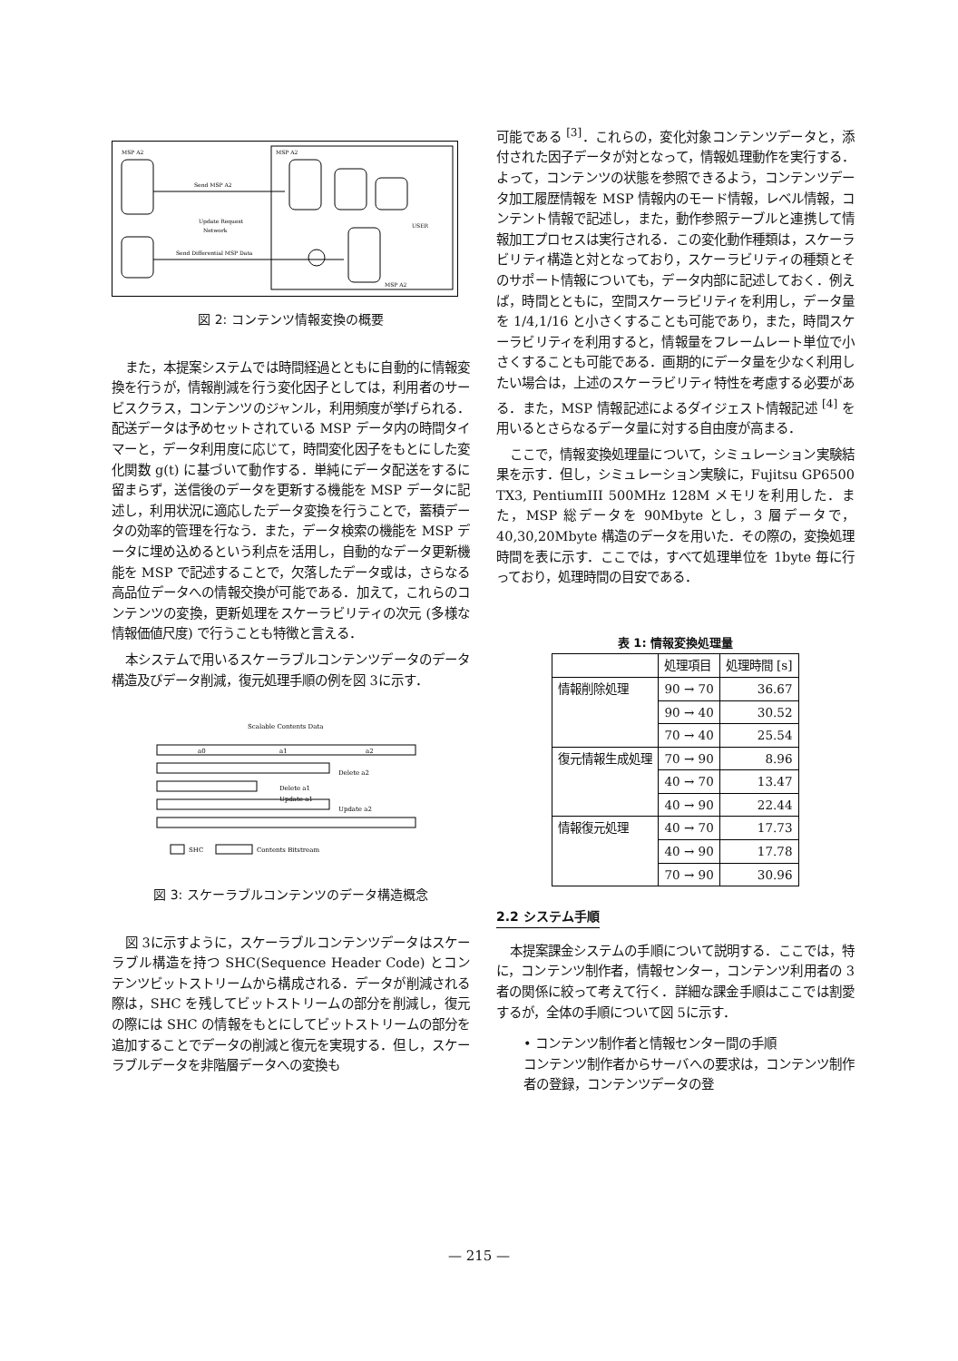MSP A2
MSP A2
Send MSP A2
Update Request
Network
Send Differential MSP Data
USER
MSP A2
図 2: コンテンツ情報変換の概要
また，本提案システムでは時間経過とともに自動的に情報変換を行うが，情報削減を行う変化因子としては，利用者のサービスクラス，コンテンツのジャンル，利用頻度が挙げられる．配送データは予めセットされている MSP データ内の時間タイマーと，データ利用度に応じて，時間変化因子をもとにした変化関数 g(t) に基づいて動作する．単純にデータ配送をするに留まらず，送信後のデータを更新する機能を MSP データに記述し，利用状況に適応したデータ変換を行うことで，蓄積データの効率的管理を行なう．また，データ検索の機能を MSP データに埋め込めるという利点を活用し，自動的なデータ更新機能を MSP で記述することで，欠落したデータ或は，さらなる高品位データへの情報交換が可能である．加えて，これらのコンテンツの変換，更新処理をスケーラビリティの次元 (多様な情報価値尺度) で行うことも特徴と言える．
本システムで用いるスケーラブルコンテンツデータのデータ構造及びデータ削減，復元処理手順の例を図 3に示す．
Scalable Contents Data
a0
a1
a2
Delete a2
Delete a1
Update a1
Update a2
SHC
Contents Bitstream
図 3: スケーラブルコンテンツのデータ構造概念
図 3に示すように，スケーラブルコンテンツデータはスケーラブル構造を持つ SHC(Sequence Header Code) とコンテンツビットストリームから構成される．データが削減される際は，SHC を残してビットストリームの部分を削減し，復元の際には SHC の情報をもとにしてビットストリームの部分を追加することでデータの削減と復元を実現する．但し，スケーラブルデータを非階層データへの変換も
可能である <sup>[3]</sup>．これらの，変化対象コンテンツデータと，添付された因子データが対となって，情報処理動作を実行する．よって，コンテンツの状態を参照できるよう，コンテンツデータ加工履歴情報を MSP 情報内のモード情報，レベル情報，コンテント情報で記述し，また，動作参照テーブルと連携して情報加工プロセスは実行される．この変化動作種類は，スケーラビリティ構造と対となっており，スケーラビリティの種類とそのサポート情報についても，データ内部に記述しておく．例えば，時間とともに，空間スケーラビリティを利用し，データ量を 1/4,1/16 と小さくすることも可能であり，また，時間スケーラビリティを利用すると，情報量をフレームレート単位で小さくすることも可能である．画期的にデータ量を少なく利用したい場合は，上述のスケーラビリティ特性を考慮する必要がある．また，MSP 情報記述によるダイジェスト情報記述 <sup>[4]</sup> を用いるとさらなるデータ量に対する自由度が高まる．
ここで，情報変換処理量について，シミュレーション実験結果を示す．但し，シミュレーション実験に，Fujitsu GP6500 TX3, PentiumIII 500MHz 128M メモリを利用した．また，MSP 総データを 90Mbyte とし，3 層データで，40,30,20Mbyte 構造のデータを用いた．その際の，変換処理時間を表に示す．ここでは，すべて処理単位を 1byte 毎に行っており，処理時間の目安である．
表 1: 情報変換処理量
| | 処理項目 | 処理時間 [s] |
| --- | --- | --- |
| 情報削除処理 | 90 → 70 | 36.67 |
| | 90 → 40 | 30.52 |
| | 70 → 40 | 25.54 |
| 復元情報生成処理 | 70 → 90 | 8.96 |
| | 40 → 70 | 13.47 |
| | 40 → 90 | 22.44 |
| 情報復元処理 | 40 → 70 | 17.73 |
| | 40 → 90 | 17.78 |
| | 70 → 90 | 30.96 |
2.2 システム手順
本提案課金システムの手順について説明する．ここでは，特に，コンテンツ制作者，情報センター，コンテンツ利用者の 3 者の関係に絞って考えて行く．詳細な課金手順はここでは割愛するが，全体の手順について図 5に示す．
• コンテンツ制作者と情報センター間の手順
コンテンツ制作者からサーバへの要求は，コンテンツ制作者の登録，コンテンツデータの登
— 215 —